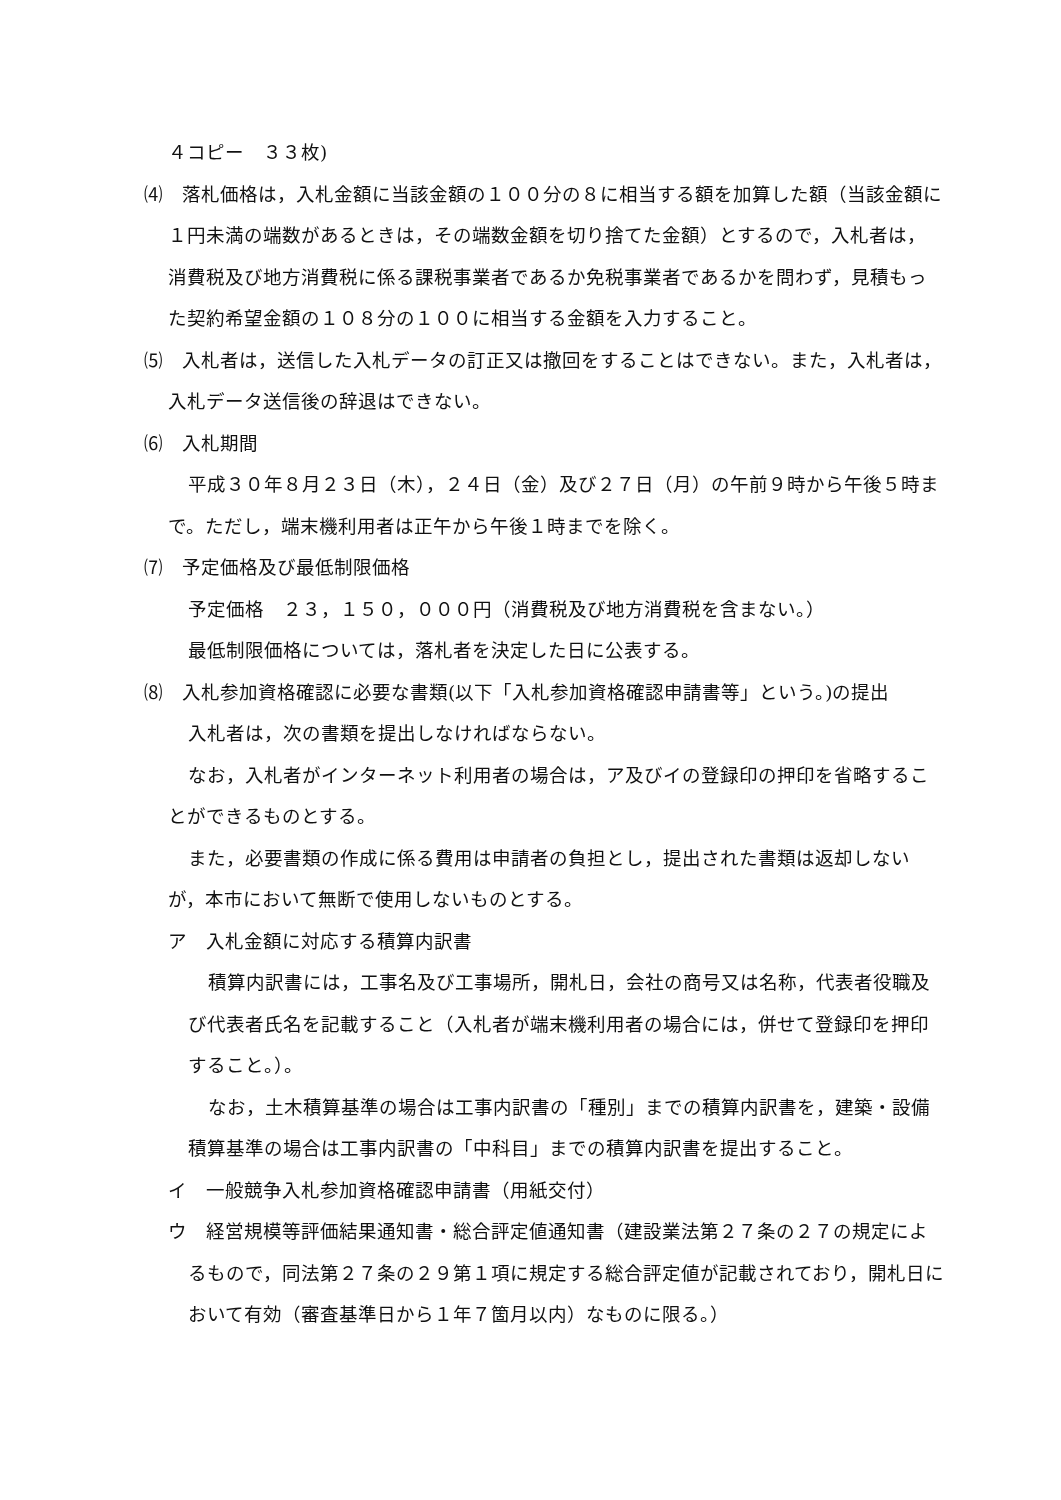４コピー　３３枚)
⑷　落札価格は，入札金額に当該金額の１００分の８に相当する額を加算した額（当該金額に１円未満の端数があるときは，その端数金額を切り捨てた金額）とするので，入札者は，消費税及び地方消費税に係る課税事業者であるか免税事業者であるかを問わず，見積もった契約希望金額の１０８分の１００に相当する金額を入力すること。
⑸　入札者は，送信した入札データの訂正又は撤回をすることはできない。また，入札者は，入札データ送信後の辞退はできない。
⑹　入札期間
平成３０年８月２３日（木），２４日（金）及び２７日（月）の午前９時から午後５時まで。ただし，端末機利用者は正午から午後１時までを除く。
⑺　予定価格及び最低制限価格
予定価格　２３，１５０，０００円（消費税及び地方消費税を含まない。）
最低制限価格については，落札者を決定した日に公表する。
⑻　入札参加資格確認に必要な書類(以下「入札参加資格確認申請書等」という。)の提出
入札者は，次の書類を提出しなければならない。
なお，入札者がインターネット利用者の場合は，ア及びイの登録印の押印を省略することができるものとする。
また，必要書類の作成に係る費用は申請者の負担とし，提出された書類は返却しないが，本市において無断で使用しないものとする。
ア　入札金額に対応する積算内訳書
積算内訳書には，工事名及び工事場所，開札日，会社の商号又は名称，代表者役職及び代表者氏名を記載すること（入札者が端末機利用者の場合には，併せて登録印を押印すること。）。
なお，土木積算基準の場合は工事内訳書の「種別」までの積算内訳書を，建築・設備積算基準の場合は工事内訳書の「中科目」までの積算内訳書を提出すること。
イ　一般競争入札参加資格確認申請書（用紙交付）
ウ　経営規模等評価結果通知書・総合評定値通知書（建設業法第２７条の２７の規定によるもので，同法第２７条の２９第１項に規定する総合評定値が記載されており，開札日において有効（審査基準日から１年７箇月以内）なものに限る。）